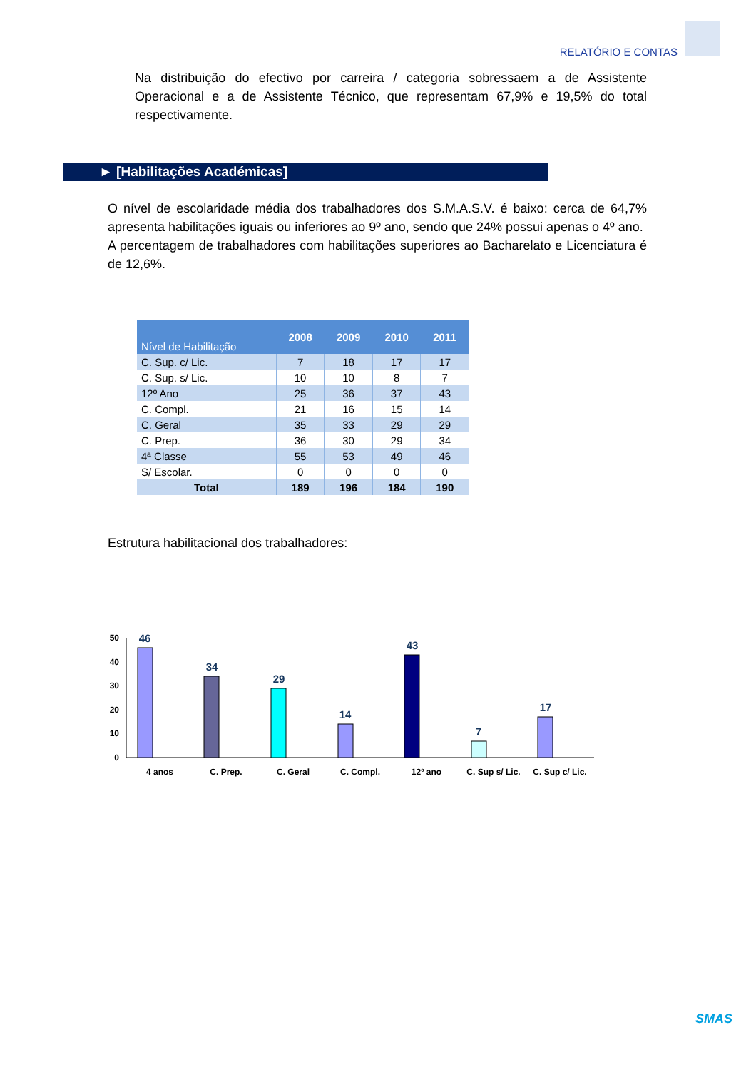RELATÓRIO E CONTAS
Na distribuição do efectivo por carreira / categoria sobressaem a de Assistente Operacional e a de Assistente Técnico, que representam 67,9% e 19,5% do total respectivamente.
► [Habilitações Académicas]
O nível de escolaridade média dos trabalhadores dos S.M.A.S.V. é baixo: cerca de 64,7% apresenta habilitações iguais ou inferiores ao 9º ano, sendo que 24% possui apenas o 4º ano.
A percentagem de trabalhadores com habilitações superiores ao Bacharelato e Licenciatura é de 12,6%.
| Nível de Habilitação | 2008 | 2009 | 2010 | 2011 |
| --- | --- | --- | --- | --- |
| C. Sup. c/ Lic. | 7 | 18 | 17 | 17 |
| C. Sup. s/ Lic. | 10 | 10 | 8 | 7 |
| 12º Ano | 25 | 36 | 37 | 43 |
| C. Compl. | 21 | 16 | 15 | 14 |
| C. Geral | 35 | 33 | 29 | 29 |
| C. Prep. | 36 | 30 | 29 | 34 |
| 4ª Classe | 55 | 53 | 49 | 46 |
| S/ Escolar. | 0 | 0 | 0 | 0 |
| Total | 189 | 196 | 184 | 190 |
Estrutura habilitacional dos trabalhadores:
50
40
30
20
10
0
46
34
29
14
43
7
17
4 anos
C. Prep.
C. Geral
C. Compl.
12º ano
C. Sup s/ Lic.
C. Sup c/ Lic.
SMAS